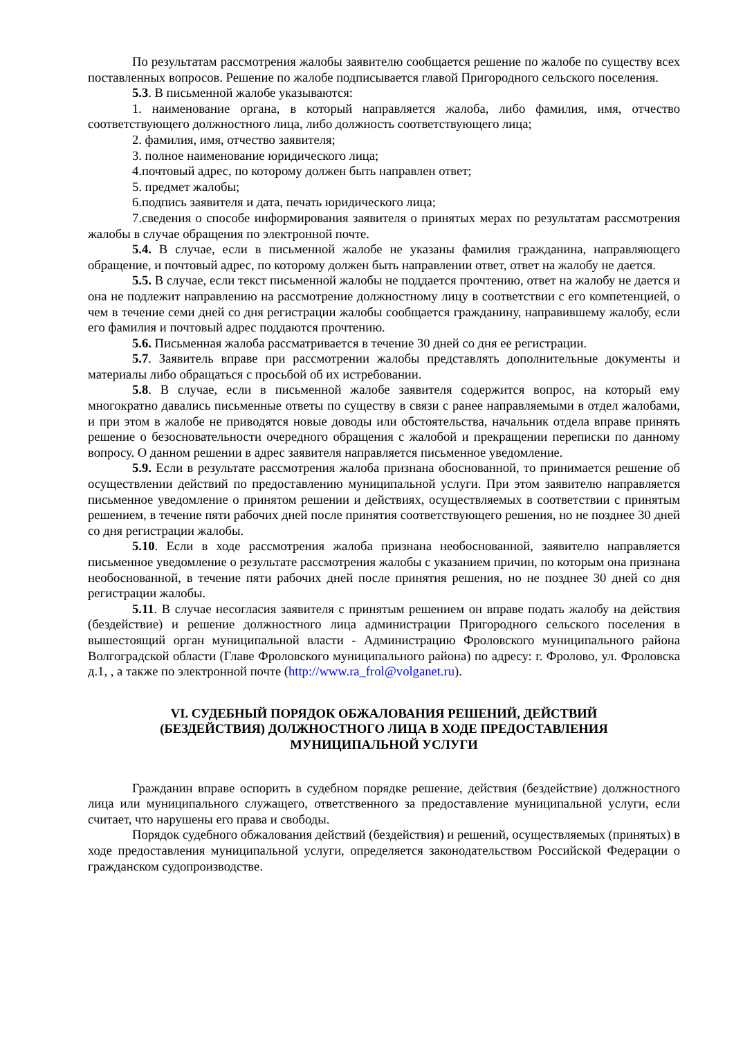По результатам рассмотрения жалобы заявителю сообщается решение по жалобе по существу всех поставленных вопросов. Решение по жалобе подписывается главой Пригородного сельского поселения.
5.3. В письменной жалобе указываются:
1. наименование органа, в который направляется жалоба, либо фамилия, имя, отчество соответствующего должностного лица, либо должность соответствующего лица;
2. фамилия, имя, отчество заявителя;
3. полное наименование юридического лица;
4.почтовый адрес, по которому должен быть направлен ответ;
5. предмет жалобы;
6.подпись заявителя и дата, печать юридического лица;
7.сведения о способе информирования заявителя о принятых мерах по результатам рассмотрения жалобы в случае обращения по электронной почте.
5.4. В случае, если в письменной жалобе не указаны фамилия гражданина, направляющего обращение, и почтовый адрес, по которому должен быть направлении ответ, ответ на жалобу не дается.
5.5. В случае, если текст письменной жалобы не поддается прочтению, ответ на жалобу не дается и она не подлежит направлению на рассмотрение должностному лицу в соответствии с его компетенцией, о чем в течение семи дней со дня регистрации жалобы сообщается гражданину, направившему жалобу, если его фамилия и почтовый адрес поддаются прочтению.
5.6. Письменная жалоба рассматривается в течение 30 дней со дня ее регистрации.
5.7. Заявитель вправе при рассмотрении жалобы представлять дополнительные документы и материалы либо обращаться с просьбой об их истребовании.
5.8. В случае, если в письменной жалобе заявителя содержится вопрос, на который ему многократно давались письменные ответы по существу в связи с ранее направляемыми в отдел жалобами, и при этом в жалобе не приводятся новые доводы или обстоятельства, начальник отдела вправе принять решение о безосновательности очередного обращения с жалобой и прекращении переписки по данному вопросу. О данном решении в адрес заявителя направляется письменное уведомление.
5.9. Если в результате рассмотрения жалоба признана обоснованной, то принимается решение об осуществлении действий по предоставлению муниципальной услуги. При этом заявителю направляется письменное уведомление о принятом решении и действиях, осуществляемых в соответствии с принятым решением, в течение пяти рабочих дней после принятия соответствующего решения, но не позднее 30 дней со дня регистрации жалобы.
5.10. Если в ходе рассмотрения жалоба признана необоснованной, заявителю направляется письменное уведомление о результате рассмотрения жалобы с указанием причин, по которым она признана необоснованной, в течение пяти рабочих дней после принятия решения, но не позднее 30 дней со дня регистрации жалобы.
5.11. В случае несогласия заявителя с принятым решением он вправе подать жалобу на действия (бездействие) и решение должностного лица администрации Пригородного сельского поселения в вышестоящий орган муниципальной власти - Администрацию Фроловского муниципального района Волгоградской области (Главе Фроловского муниципального района) по адресу: г. Фролово, ул. Фроловска д.1, , а также по электронной почте (http://www.ra_frol@volganet.ru).
VI. СУДЕБНЫЙ ПОРЯДОК ОБЖАЛОВАНИЯ РЕШЕНИЙ, ДЕЙСТВИЙ
(БЕЗДЕЙСТВИЯ) ДОЛЖНОСТНОГО ЛИЦА В ХОДЕ ПРЕДОСТАВЛЕНИЯ
МУНИЦИПАЛЬНОЙ УСЛУГИ
Гражданин вправе оспорить в судебном порядке решение, действия (бездействие) должностного лица или муниципального служащего, ответственного за предоставление муниципальной услуги, если считает, что нарушены его права и свободы.
Порядок судебного обжалования действий (бездействия) и решений, осуществляемых (принятых) в ходе предоставления муниципальной услуги, определяется законодательством Российской Федерации о гражданском судопроизводстве.